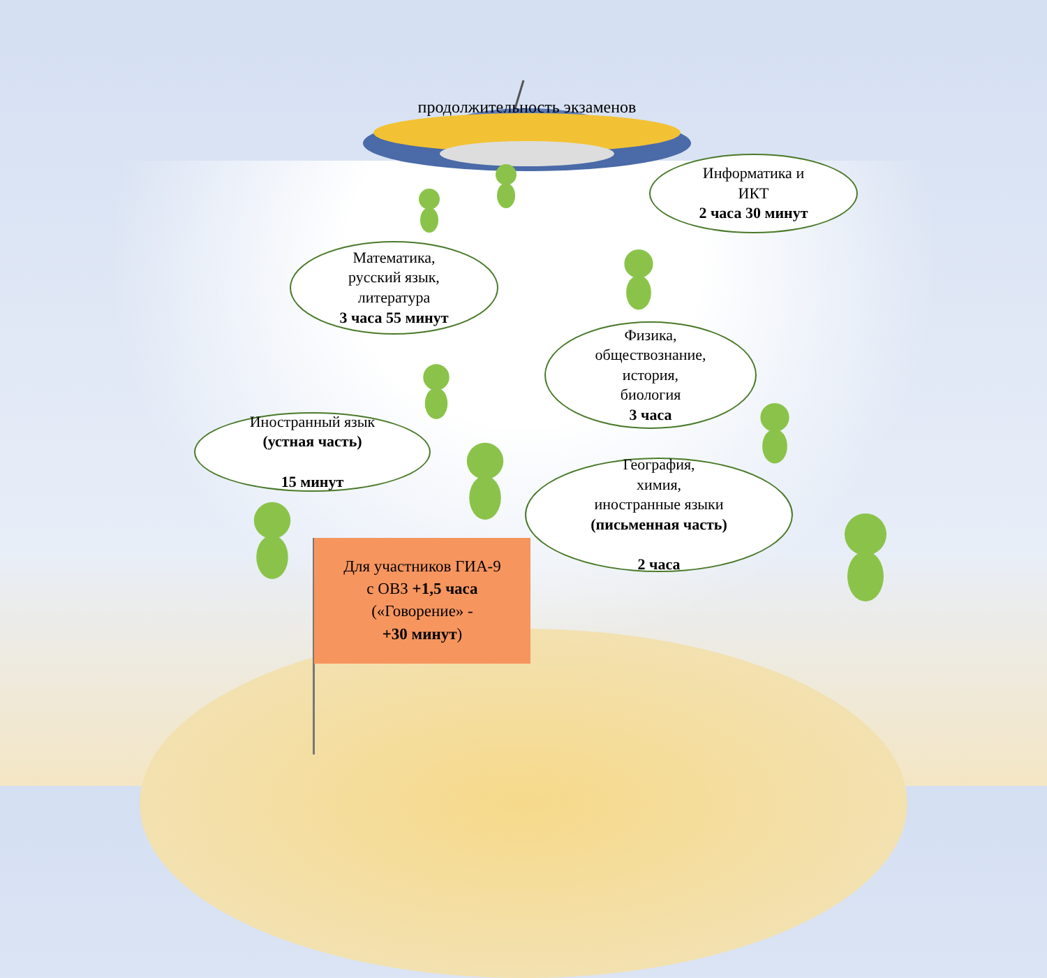продолжительность экзаменов
Информатика и
ИКТ
2 часа 30 минут
Математика,
русский язык,
литература
3 часа 55 минут
Физика,
обществознание,
история,
биология
3 часа
Иностранный язык
(устная часть)
15 минут
География,
химия,
иностранные языки
(письменная часть)
2 часа
Для участников ГИА-9
с ОВЗ +1,5 часа
(«Говорение» -
+30 минут)